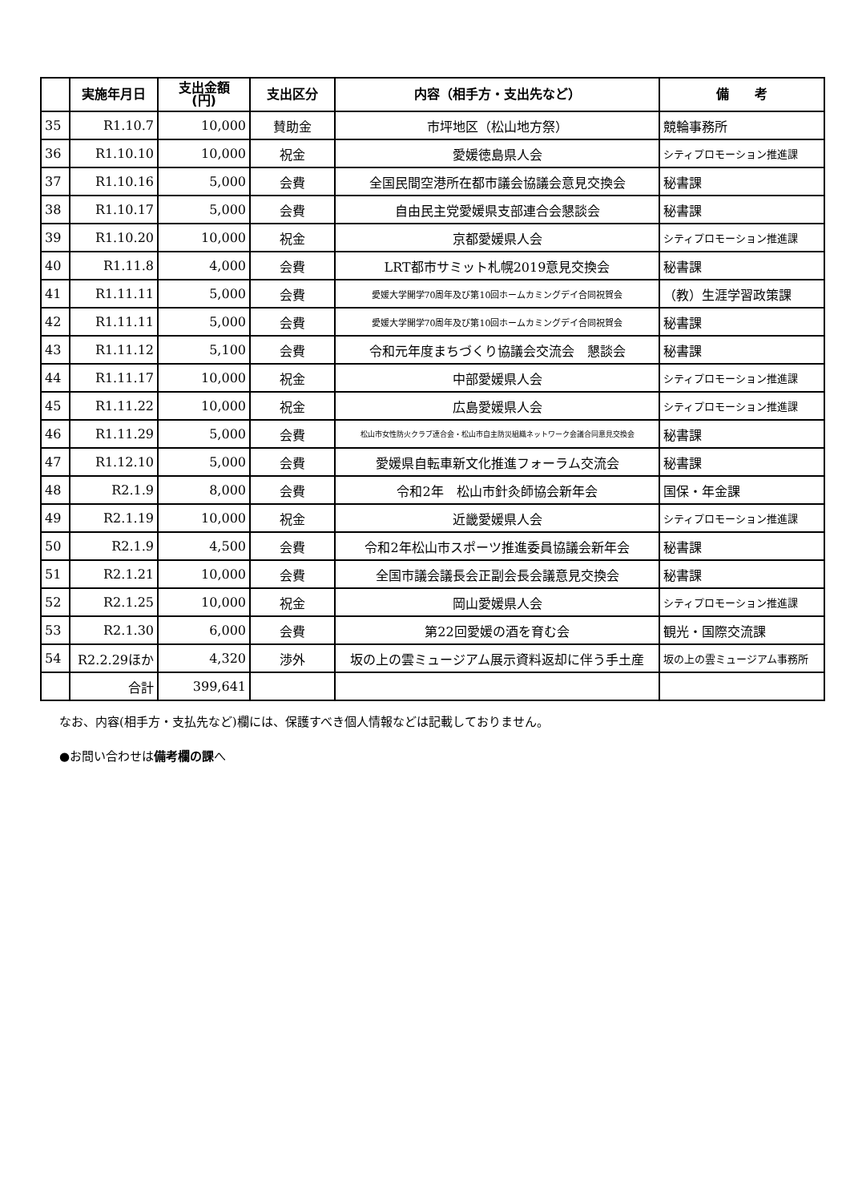| | 実施年月日 | 支出金額 (円) | 支出区分 | 内容（相手方・支出先など） | 備 考 |
| --- | --- | --- | --- | --- | --- |
| 35 | R1.10.7 | 10,000 | 賛助金 | 市坪地区（松山地方祭） | 競輪事務所 |
| 36 | R1.10.10 | 10,000 | 祝金 | 愛媛徳島県人会 | シティプロモーション推進課 |
| 37 | R1.10.16 | 5,000 | 会費 | 全国民間空港所在都市議会協議会意見交換会 | 秘書課 |
| 38 | R1.10.17 | 5,000 | 会費 | 自由民主党愛媛県支部連合会懇談会 | 秘書課 |
| 39 | R1.10.20 | 10,000 | 祝金 | 京都愛媛県人会 | シティプロモーション推進課 |
| 40 | R1.11.8 | 4,000 | 会費 | LRT都市サミット札幌2019意見交換会 | 秘書課 |
| 41 | R1.11.11 | 5,000 | 会費 | 愛媛大学開学70周年及び第10回ホームカミングデイ合同祝賀会 | （教）生涯学習政策課 |
| 42 | R1.11.11 | 5,000 | 会費 | 愛媛大学開学70周年及び第10回ホームカミングデイ合同祝賀会 | 秘書課 |
| 43 | R1.11.12 | 5,100 | 会費 | 令和元年度まちづくり協議会交流会 懇談会 | 秘書課 |
| 44 | R1.11.17 | 10,000 | 祝金 | 中部愛媛県人会 | シティプロモーション推進課 |
| 45 | R1.11.22 | 10,000 | 祝金 | 広島愛媛県人会 | シティプロモーション推進課 |
| 46 | R1.11.29 | 5,000 | 会費 | 松山市女性防火クラブ連合会・松山市自主防災組織ネットワーク会議合同意見交換会 | 秘書課 |
| 47 | R1.12.10 | 5,000 | 会費 | 愛媛県自転車新文化推進フォーラム交流会 | 秘書課 |
| 48 | R2.1.9 | 8,000 | 会費 | 令和2年 松山市針灸師協会新年会 | 国保・年金課 |
| 49 | R2.1.19 | 10,000 | 祝金 | 近畿愛媛県人会 | シティプロモーション推進課 |
| 50 | R2.1.9 | 4,500 | 会費 | 令和2年松山市スポーツ推進委員協議会新年会 | 秘書課 |
| 51 | R2.1.21 | 10,000 | 会費 | 全国市議会議長会正副会長会議意見交換会 | 秘書課 |
| 52 | R2.1.25 | 10,000 | 祝金 | 岡山愛媛県人会 | シティプロモーション推進課 |
| 53 | R2.1.30 | 6,000 | 会費 | 第22回愛媛の酒を育む会 | 観光・国際交流課 |
| 54 | R2.2.29ほか | 4,320 | 渉外 | 坂の上の雲ミュージアム展示資料返却に伴う手土産 | 坂の上の雲ミュージアム事務所 |
| | 合計 | 399,641 | | | |
なお、内容(相手方・支払先など)欄には、保護すべき個人情報などは記載しておりません。
●お問い合わせは備考欄の課へ